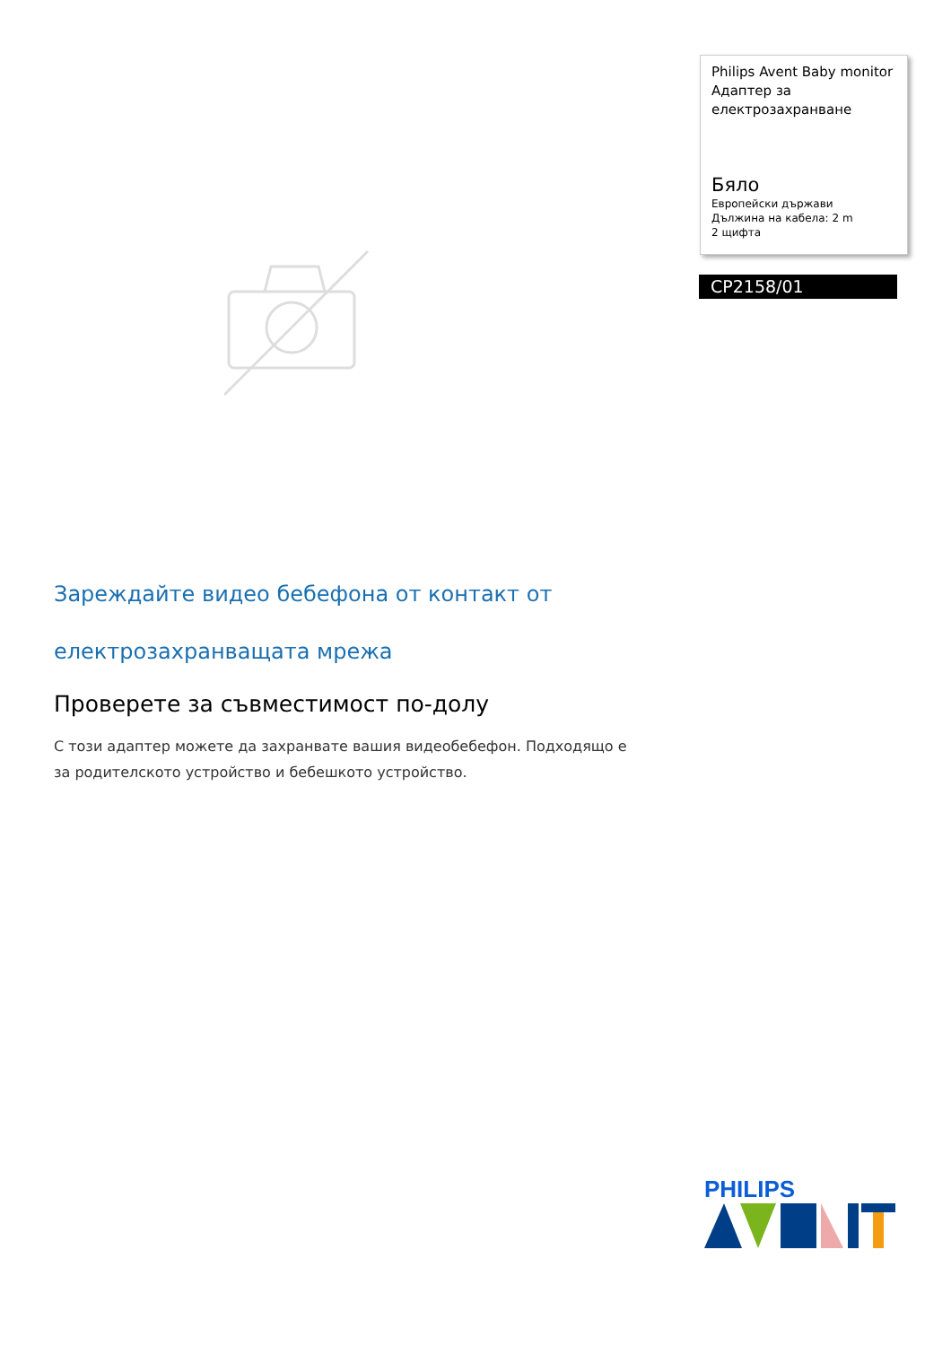Philips Avent Baby monitor
Адаптер за
електрозахранване
Бяло
Европейски държави
Дължина на кабела: 2 m
2 щифта
CP2158/01
Зареждайте видео бебефона от контакт от електрозахранващата мрежа
Проверете за съвместимост по-долу
С този адаптер можете да захранвате вашия видеобебефон. Подходящо е за родителското устройство и бебешкото устройство.
PHILIPS